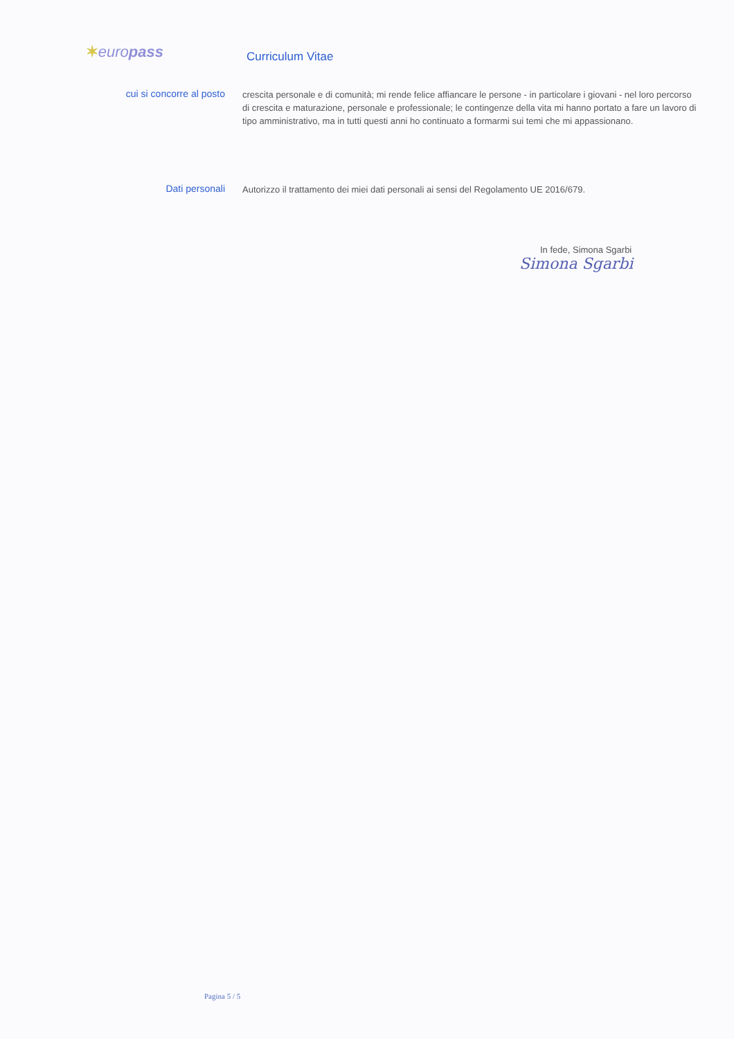✶europass
Curriculum Vitae
cui si concorre al posto
crescita personale e di comunità; mi rende felice affiancare le persone - in particolare i giovani - nel loro percorso di crescita e maturazione, personale e professionale; le contingenze della vita mi hanno portato a fare un lavoro di tipo amministrativo, ma in tutti questi anni ho continuato a formarmi sui temi che mi appassionano.
Dati personali
Autorizzo il trattamento dei miei dati personali ai sensi del Regolamento UE 2016/679.
In fede, Simona Sgarbi
Simona Sgarbi
Pagina 5 / 5